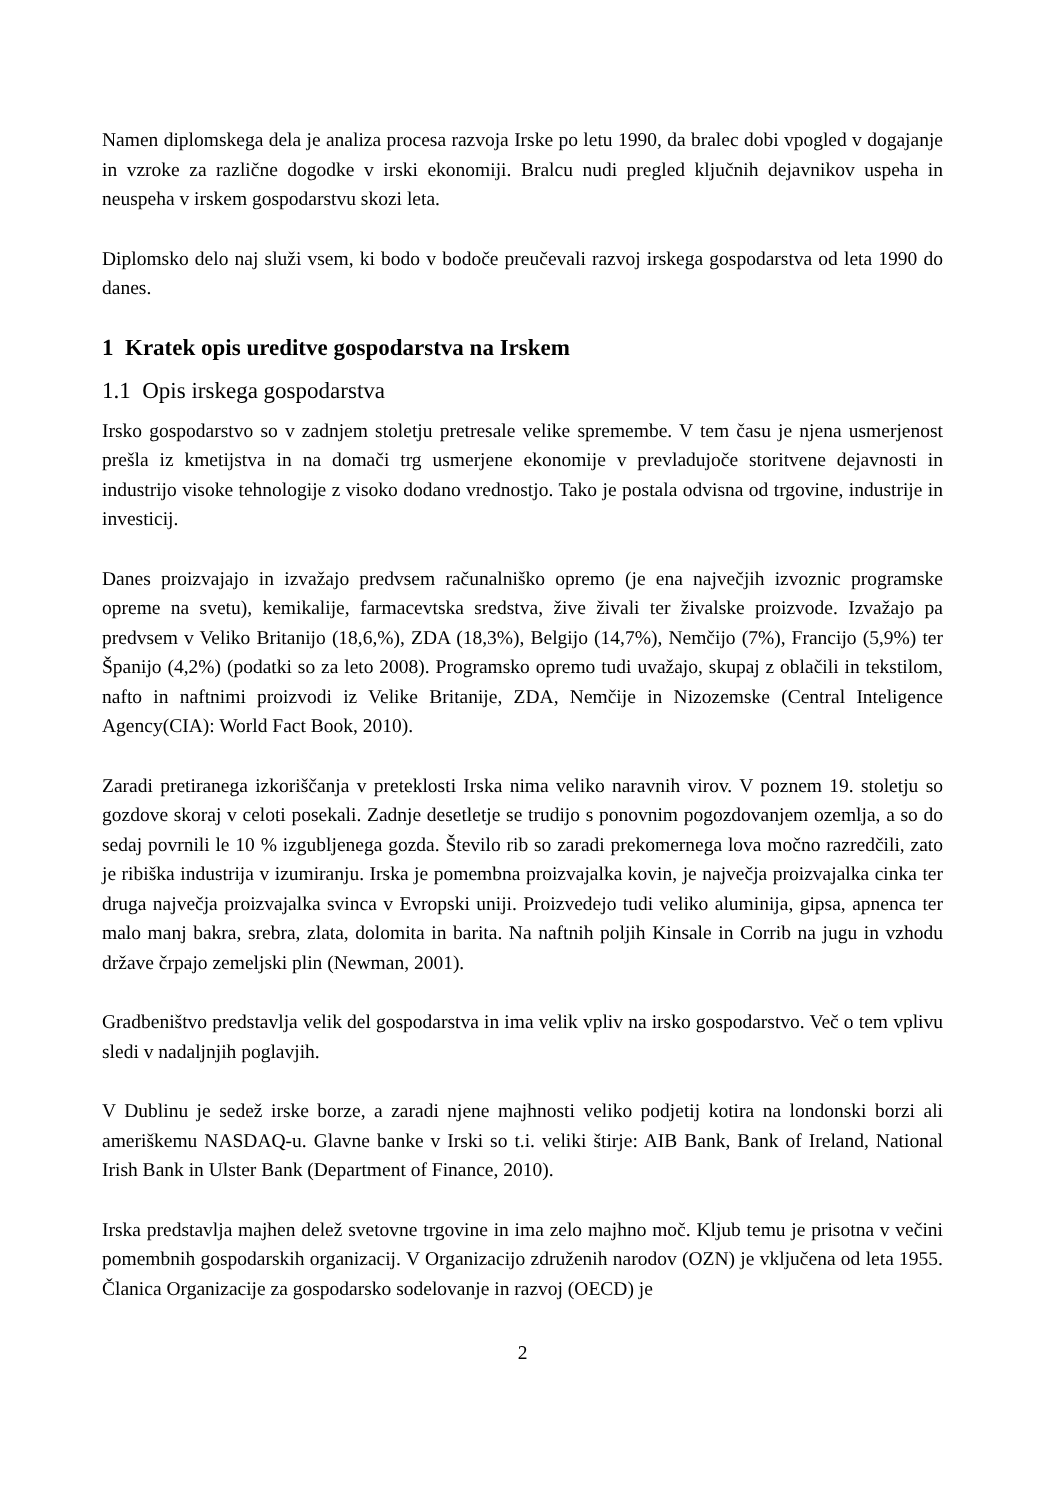Namen diplomskega dela je analiza procesa razvoja Irske po letu 1990, da bralec dobi vpogled v dogajanje in vzroke za različne dogodke v irski ekonomiji. Bralcu nudi pregled ključnih dejavnikov uspeha in neuspeha v irskem gospodarstvu skozi leta.
Diplomsko delo naj služi vsem, ki bodo v bodoče preučevali razvoj irskega gospodarstva od leta 1990 do danes.
1 Kratek opis ureditve gospodarstva na Irskem
1.1 Opis irskega gospodarstva
Irsko gospodarstvo so v zadnjem stoletju pretresale velike spremembe. V tem času je njena usmerjenost prešla iz kmetijstva in na domači trg usmerjene ekonomije v prevladujoče storitvene dejavnosti in industrijo visoke tehnologije z visoko dodano vrednostjo. Tako je postala odvisna od trgovine, industrije in investicij.
Danes proizvajajo in izvažajo predvsem računalniško opremo (je ena največjih izvoznic programske opreme na svetu), kemikalije, farmacevtska sredstva, žive živali ter živalske proizvode. Izvažajo pa predvsem v Veliko Britanijo (18,6,%), ZDA (18,3%), Belgijo (14,7%), Nemčijo (7%), Francijo (5,9%) ter Španijo (4,2%) (podatki so za leto 2008). Programsko opremo tudi uvažajo, skupaj z oblačili in tekstilom, nafto in naftnimi proizvodi iz Velike Britanije, ZDA, Nemčije in Nizozemske (Central Inteligence Agency(CIA): World Fact Book, 2010).
Zaradi pretiranega izkoriščanja v preteklosti Irska nima veliko naravnih virov. V poznem 19. stoletju so gozdove skoraj v celoti posekali. Zadnje desetletje se trudijo s ponovnim pogozdovanjem ozemlja, a so do sedaj povrnili le 10 % izgubljenega gozda. Število rib so zaradi prekomernega lova močno razredčili, zato je ribiška industrija v izumiranju. Irska je pomembna proizvajalka kovin, je največja proizvajalka cinka ter druga največja proizvajalka svinca v Evropski uniji. Proizvedejo tudi veliko aluminija, gipsa, apnenca ter malo manj bakra, srebra, zlata, dolomita in barita. Na naftnih poljih Kinsale in Corrib na jugu in vzhodu države črpajo zemeljski plin (Newman, 2001).
Gradbeništvo predstavlja velik del gospodarstva in ima velik vpliv na irsko gospodarstvo. Več o tem vplivu sledi v nadaljnjih poglavjih.
V Dublinu je sedež irske borze, a zaradi njene majhnosti veliko podjetij kotira na londonski borzi ali ameriškemu NASDAQ-u. Glavne banke v Irski so t.i. veliki štirje: AIB Bank, Bank of Ireland, National Irish Bank in Ulster Bank (Department of Finance, 2010).
Irska predstavlja majhen delež svetovne trgovine in ima zelo majhno moč. Kljub temu je prisotna v večini pomembnih gospodarskih organizacij. V Organizacijo združenih narodov (OZN) je vključena od leta 1955. Članica Organizacije za gospodarsko sodelovanje in razvoj (OECD) je
2